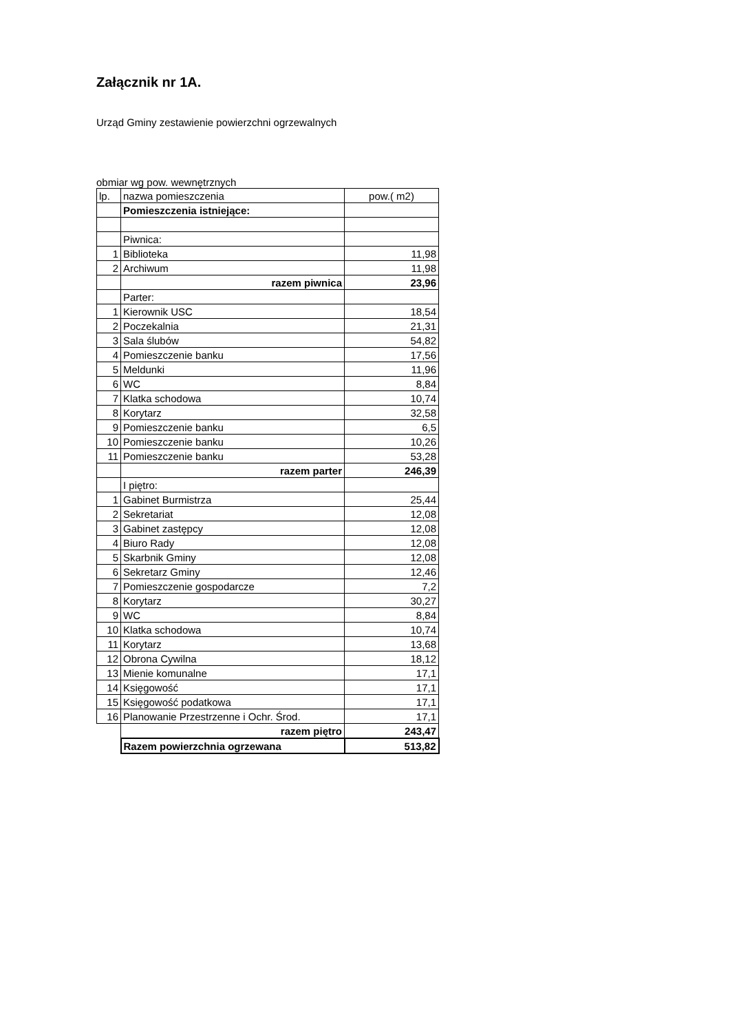Załącznik nr 1A.
Urząd Gminy zestawienie powierzchni ogrzewalnych
obmiar wg pow. wewnętrznych
| lp. | nazwa pomieszczenia | pow.( m2) |
| --- | --- | --- |
| | Pomieszczenia istniejące: | |
| | Piwnica: | |
| 1 | Biblioteka | 11,98 |
| 2 | Archiwum | 11,98 |
| | razem piwnica | 23,96 |
| | Parter: | |
| 1 | Kierownik USC | 18,54 |
| 2 | Poczekalnia | 21,31 |
| 3 | Sala ślubów | 54,82 |
| 4 | Pomieszczenie banku | 17,56 |
| 5 | Meldunki | 11,96 |
| 6 | WC | 8,84 |
| 7 | Klatka schodowa | 10,74 |
| 8 | Korytarz | 32,58 |
| 9 | Pomieszczenie banku | 6,5 |
| 10 | Pomieszczenie banku | 10,26 |
| 11 | Pomieszczenie banku | 53,28 |
| | razem parter | 246,39 |
| | I piętro: | |
| 1 | Gabinet Burmistrza | 25,44 |
| 2 | Sekretariat | 12,08 |
| 3 | Gabinet zastępcy | 12,08 |
| 4 | Biuro Rady | 12,08 |
| 5 | Skarbnik Gminy | 12,08 |
| 6 | Sekretarz Gminy | 12,46 |
| 7 | Pomieszczenie gospodarcze | 7,2 |
| 8 | Korytarz | 30,27 |
| 9 | WC | 8,84 |
| 10 | Klatka schodowa | 10,74 |
| 11 | Korytarz | 13,68 |
| 12 | Obrona Cywilna | 18,12 |
| 13 | Mienie komunalne | 17,1 |
| 14 | Księgowość | 17,1 |
| 15 | Księgowość podatkowa | 17,1 |
| 16 | Planowanie Przestrzenne i Ochr. Środ. | 17,1 |
| | razem piętro | 243,47 |
| | Razem powierzchnia ogrzewana | 513,82 |